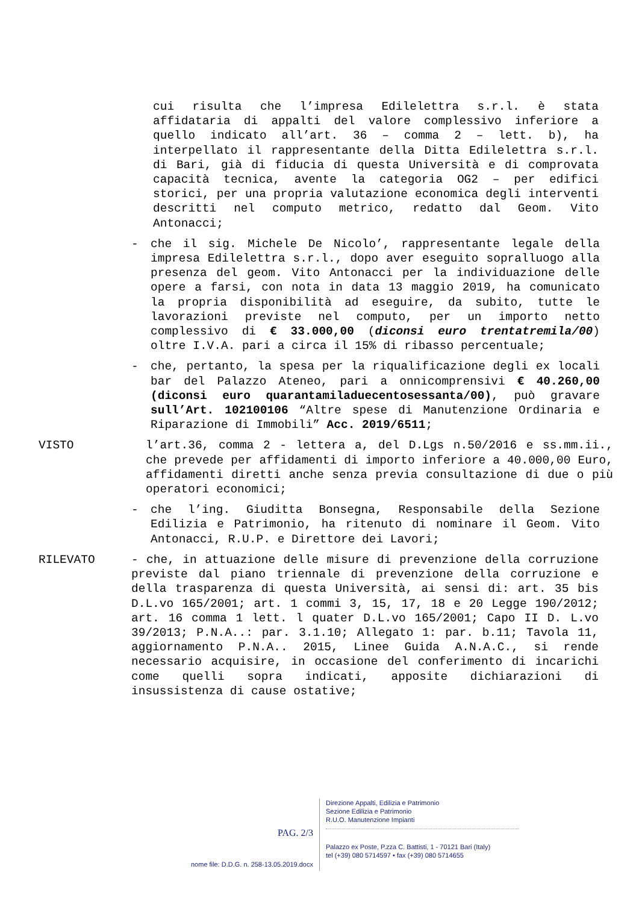cui risulta che l’impresa Edilelettra s.r.l. è stata affidataria di appalti del valore complessivo inferiore a quello indicato all’art. 36 – comma 2 – lett. b), ha interpellato il rappresentante della Ditta Edilelettra s.r.l. di Bari, già di fiducia di questa Università e di comprovata capacità tecnica, avente la categoria OG2 – per edifici storici, per una propria valutazione economica degli interventi descritti nel computo metrico, redatto dal Geom. Vito Antonacci;
- che il sig. Michele De Nicolo’, rappresentante legale della impresa Edilelettra s.r.l., dopo aver eseguito sopralluogo alla presenza del geom. Vito Antonacci per la individuazione delle opere a farsi, con nota in data 13 maggio 2019, ha comunicato la propria disponibilità ad eseguire, da subito, tutte le lavorazioni previste nel computo, per un importo netto complessivo di € 33.000,00 (diconsi euro trentatremila/00) oltre I.V.A. pari a circa il 15% di ribasso percentuale;
- che, pertanto, la spesa per la riqualificazione degli ex locali bar del Palazzo Ateneo, pari a onnicomprensivi € 40.260,00 (diconsi euro quarantamiladuecentosessanta/00), può gravare sull’Art. 102100106 “Altre spese di Manutenzione Ordinaria e Riparazione di Immobili” Acc. 2019/6511;
VISTO l’art.36, comma 2 - lettera a, del D.Lgs n.50/2016 e ss.mm.ii., che prevede per affidamenti di importo inferiore a 40.000,00 Euro, affidamenti diretti anche senza previa consultazione di due o più operatori economici;
- che l’ing. Giuditta Bonsegna, Responsabile della Sezione Edilizia e Patrimonio, ha ritenuto di nominare il Geom. Vito Antonacci, R.U.P. e Direttore dei Lavori;
RILEVATO - che, in attuazione delle misure di prevenzione della corruzione previste dal piano triennale di prevenzione della corruzione e della trasparenza di questa Università, ai sensi di: art. 35 bis D.L.vo 165/2001; art. 1 commi 3, 15, 17, 18 e 20 Legge 190/2012; art. 16 comma 1 lett. l quater D.L.vo 165/2001; Capo II D. L.vo 39/2013; P.N.A..: par. 3.1.10; Allegato 1: par. b.11; Tavola 11, aggiornamento P.N.A.. 2015, Linee Guida A.N.A.C., si rende necessario acquisire, in occasione del conferimento di incarichi come quelli sopra indicati, apposite dichiarazioni di insussistenza di cause ostative;
PAG. 2/3
nome file: D.D.G. n. 258-13.05.2019.docx
Direzione Appalti, Edilizia e Patrimonio
Sezione Edilizia e Patrimonio
R.U.O. Manutenzione Impianti
Palazzo ex Poste, P.zza C. Battisti, 1 - 70121 Bari (Italy)
tel (+39) 080 5714597 • fax (+39) 080 5714655